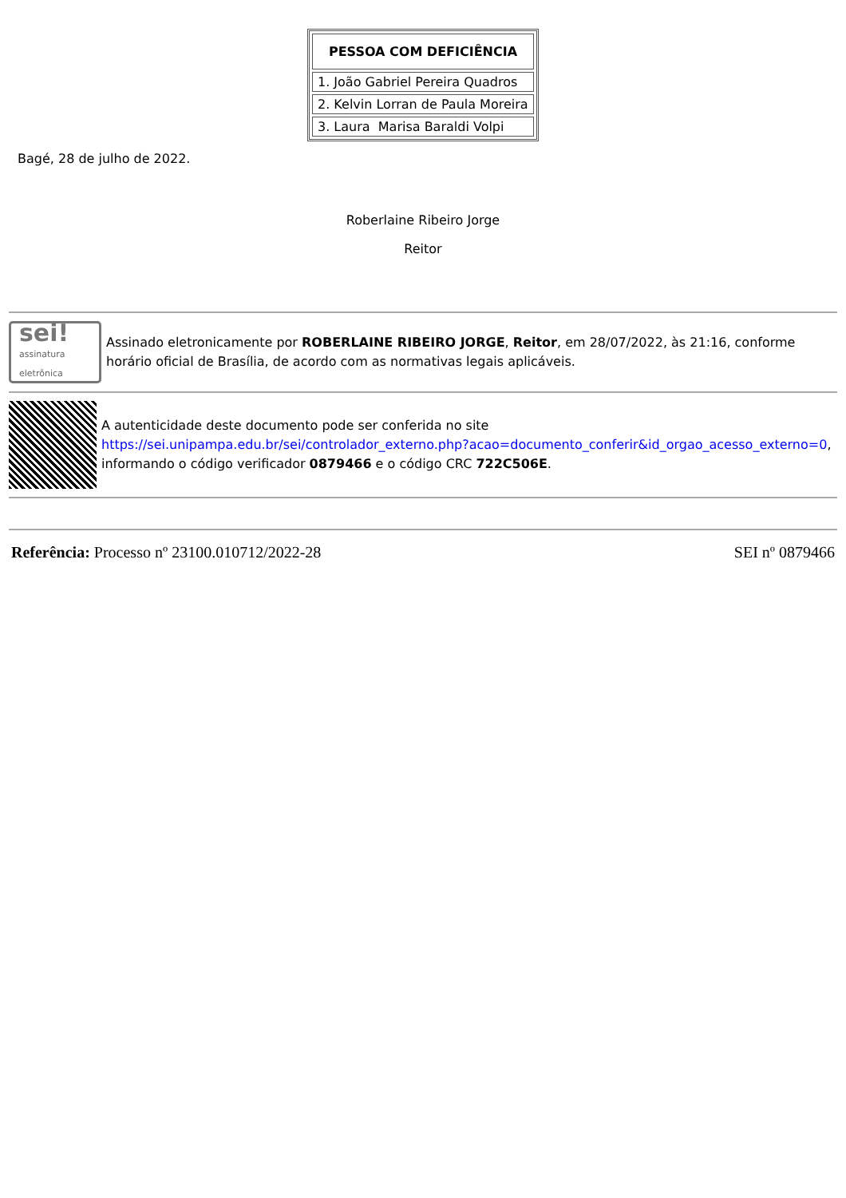| PESSOA COM DEFICIÊNCIA |
| --- |
| 1. João Gabriel Pereira Quadros |
| 2. Kelvin Lorran de Paula Moreira |
| 3. Laura Marisa Baraldi Volpi |
Bagé, 28 de julho de 2022.
Roberlaine Ribeiro Jorge
Reitor
sei!
assinatura
eletrônica
Assinado eletronicamente por ROBERLAINE RIBEIRO JORGE, Reitor, em 28/07/2022, às 21:16, conforme horário oficial de Brasília, de acordo com as normativas legais aplicáveis.
A autenticidade deste documento pode ser conferida no site https://sei.unipampa.edu.br/sei/controlador_externo.php?acao=documento_conferir&id_orgao_acesso_externo=0, informando o código verificador 0879466 e o código CRC 722C506E.
Referência: Processo nº 23100.010712/2022-28 SEI nº 0879466